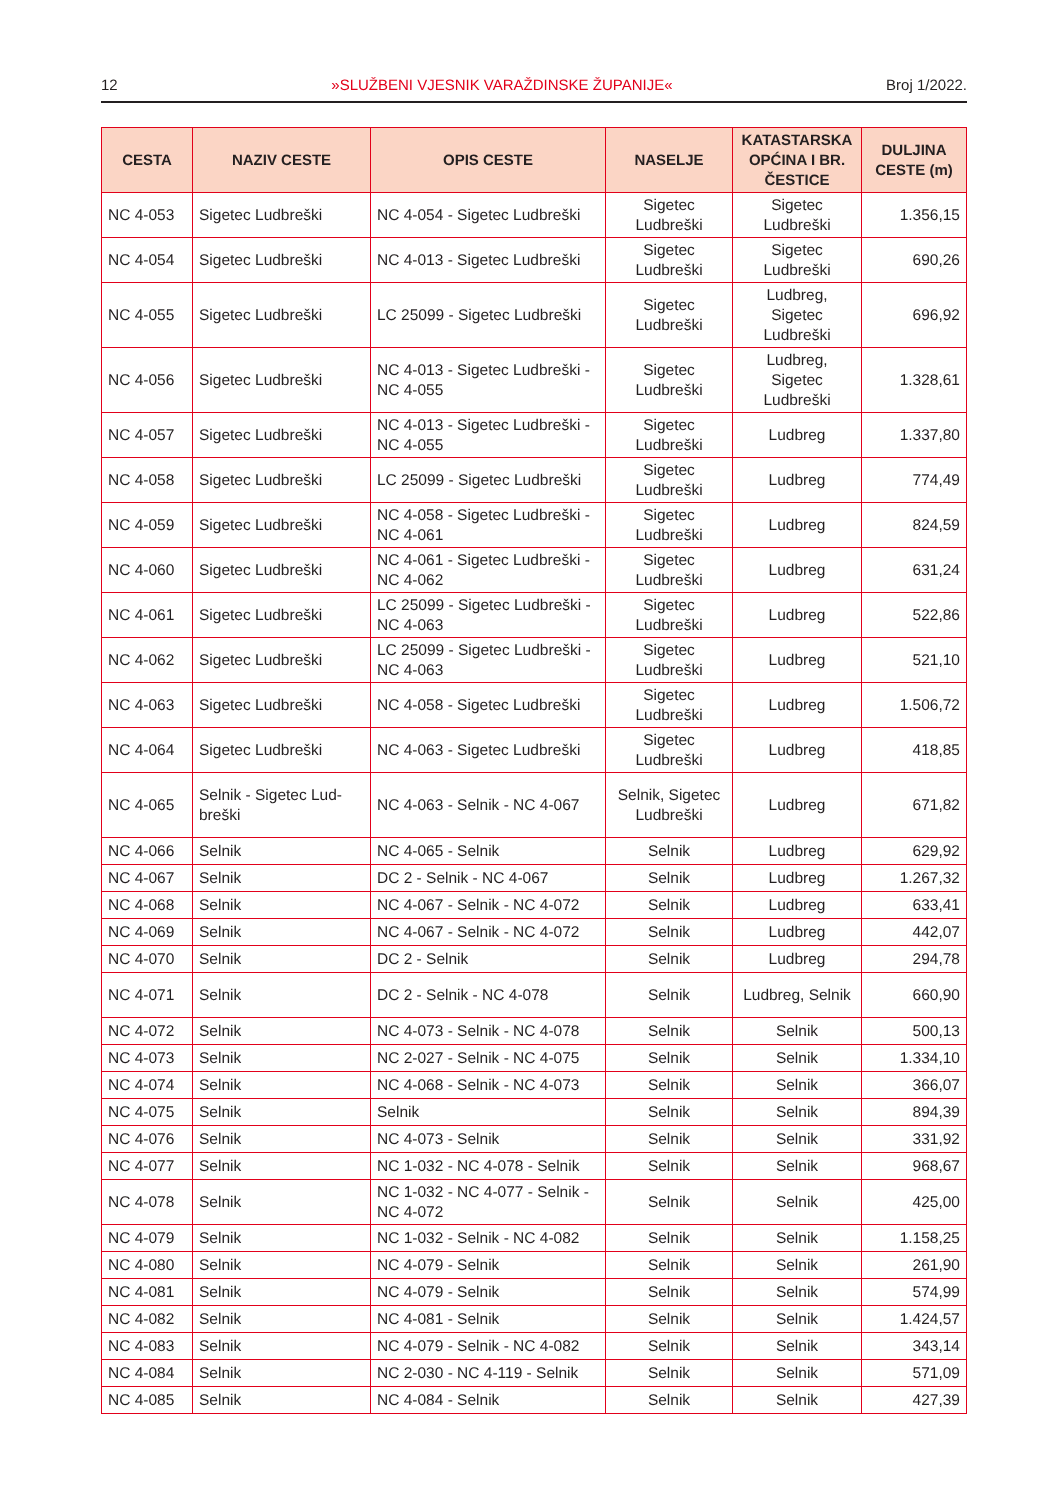12 »SLUŽBENI VJESNIK VARAŽDINSKE ŽUPANIJE« Broj 1/2022.
| CESTA | NAZIV CESTE | OPIS CESTE | NASELJE | KATASTARSKA OPĆINA I BR. ČESTICE | DULJINA CESTE (m) |
| --- | --- | --- | --- | --- | --- |
| NC 4-053 | Sigetec Ludbreški | NC 4-054 - Sigetec Ludbreški | Sigetec Ludbreški | Sigetec Ludbreški | 1.356,15 |
| NC 4-054 | Sigetec Ludbreški | NC 4-013 - Sigetec Ludbreški | Sigetec Ludbreški | Sigetec Ludbreški | 690,26 |
| NC 4-055 | Sigetec Ludbreški | LC 25099 - Sigetec Ludbreški | Sigetec Ludbreški | Ludbreg, Sigetec Ludbreški | 696,92 |
| NC 4-056 | Sigetec Ludbreški | NC 4-013 - Sigetec Ludbreški - NC 4-055 | Sigetec Ludbreški | Ludbreg, Sigetec Ludbreški | 1.328,61 |
| NC 4-057 | Sigetec Ludbreški | NC 4-013 - Sigetec Ludbreški - NC 4-055 | Sigetec Ludbreški | Ludbreg | 1.337,80 |
| NC 4-058 | Sigetec Ludbreški | LC 25099 - Sigetec Ludbreški | Sigetec Ludbreški | Ludbreg | 774,49 |
| NC 4-059 | Sigetec Ludbreški | NC 4-058 - Sigetec Ludbreški - NC 4-061 | Sigetec Ludbreški | Ludbreg | 824,59 |
| NC 4-060 | Sigetec Ludbreški | NC 4-061 - Sigetec Ludbreški - NC 4-062 | Sigetec Ludbreški | Ludbreg | 631,24 |
| NC 4-061 | Sigetec Ludbreški | LC 25099 - Sigetec Ludbreški - NC 4-063 | Sigetec Ludbreški | Ludbreg | 522,86 |
| NC 4-062 | Sigetec Ludbreški | LC 25099 - Sigetec Ludbreški - NC 4-063 | Sigetec Ludbreški | Ludbreg | 521,10 |
| NC 4-063 | Sigetec Ludbreški | NC 4-058 - Sigetec Ludbreški | Sigetec Ludbreški | Ludbreg | 1.506,72 |
| NC 4-064 | Sigetec Ludbreški | NC 4-063 - Sigetec Ludbreški | Sigetec Ludbreški | Ludbreg | 418,85 |
| NC 4-065 | Selnik - Sigetec Lud-breški | NC 4-063 - Selnik - NC 4-067 | Selnik, Sigetec Ludbreški | Ludbreg | 671,82 |
| NC 4-066 | Selnik | NC 4-065 - Selnik | Selnik | Ludbreg | 629,92 |
| NC 4-067 | Selnik | DC 2 - Selnik - NC 4-067 | Selnik | Ludbreg | 1.267,32 |
| NC 4-068 | Selnik | NC 4-067 - Selnik - NC 4-072 | Selnik | Ludbreg | 633,41 |
| NC 4-069 | Selnik | NC 4-067 - Selnik - NC 4-072 | Selnik | Ludbreg | 442,07 |
| NC 4-070 | Selnik | DC 2 - Selnik | Selnik | Ludbreg | 294,78 |
| NC 4-071 | Selnik | DC 2 - Selnik - NC 4-078 | Selnik | Ludbreg, Selnik | 660,90 |
| NC 4-072 | Selnik | NC 4-073 - Selnik - NC 4-078 | Selnik | Selnik | 500,13 |
| NC 4-073 | Selnik | NC 2-027 - Selnik - NC 4-075 | Selnik | Selnik | 1.334,10 |
| NC 4-074 | Selnik | NC 4-068 - Selnik - NC 4-073 | Selnik | Selnik | 366,07 |
| NC 4-075 | Selnik | Selnik | Selnik | Selnik | 894,39 |
| NC 4-076 | Selnik | NC 4-073 - Selnik | Selnik | Selnik | 331,92 |
| NC 4-077 | Selnik | NC 1-032 - NC 4-078 - Selnik | Selnik | Selnik | 968,67 |
| NC 4-078 | Selnik | NC 1-032 - NC 4-077 - Selnik - NC 4-072 | Selnik | Selnik | 425,00 |
| NC 4-079 | Selnik | NC 1-032 - Selnik - NC 4-082 | Selnik | Selnik | 1.158,25 |
| NC 4-080 | Selnik | NC 4-079 - Selnik | Selnik | Selnik | 261,90 |
| NC 4-081 | Selnik | NC 4-079 - Selnik | Selnik | Selnik | 574,99 |
| NC 4-082 | Selnik | NC 4-081 - Selnik | Selnik | Selnik | 1.424,57 |
| NC 4-083 | Selnik | NC 4-079 - Selnik - NC 4-082 | Selnik | Selnik | 343,14 |
| NC 4-084 | Selnik | NC 2-030 - NC 4-119 - Selnik | Selnik | Selnik | 571,09 |
| NC 4-085 | Selnik | NC 4-084 - Selnik | Selnik | Selnik | 427,39 |